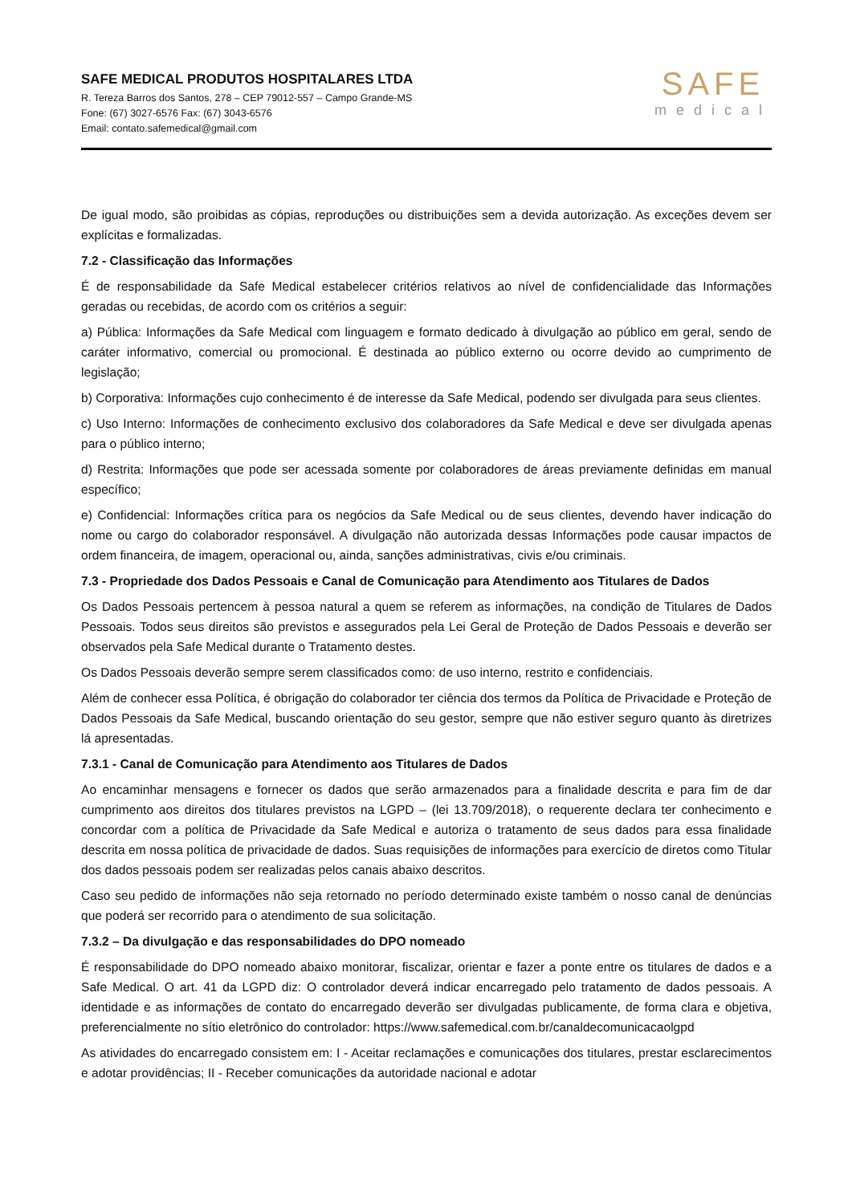SAFE MEDICAL PRODUTOS HOSPITALARES LTDA
R. Tereza Barros dos Santos, 278 – CEP 79012-557 – Campo Grande-MS
Fone: (67) 3027-6576 Fax: (67) 3043-6576
Email: contato.safemedical@gmail.com
SAFE
medical
De igual modo, são proibidas as cópias, reproduções ou distribuições sem a devida autorização. As exceções devem ser explícitas e formalizadas.
7.2 - Classificação das Informações
É de responsabilidade da Safe Medical estabelecer critérios relativos ao nível de confidencialidade das Informações geradas ou recebidas, de acordo com os critérios a seguir:
a) Pública: Informações da Safe Medical com linguagem e formato dedicado à divulgação ao público em geral, sendo de caráter informativo, comercial ou promocional. É destinada ao público externo ou ocorre devido ao cumprimento de legislação;
b) Corporativa: Informações cujo conhecimento é de interesse da Safe Medical, podendo ser divulgada para seus clientes.
c) Uso Interno: Informações de conhecimento exclusivo dos colaboradores da Safe Medical e deve ser divulgada apenas para o público interno;
d) Restrita: Informações que pode ser acessada somente por colaboradores de áreas previamente definidas em manual específico;
e) Confidencial: Informações crítica para os negócios da Safe Medical ou de seus clientes, devendo haver indicação do nome ou cargo do colaborador responsável. A divulgação não autorizada dessas Informações pode causar impactos de ordem financeira, de imagem, operacional ou, ainda, sanções administrativas, civis e/ou criminais.
7.3 - Propriedade dos Dados Pessoais e Canal de Comunicação para Atendimento aos Titulares de Dados
Os Dados Pessoais pertencem à pessoa natural a quem se referem as informações, na condição de Titulares de Dados Pessoais. Todos seus direitos são previstos e assegurados pela Lei Geral de Proteção de Dados Pessoais e deverão ser observados pela Safe Medical durante o Tratamento destes.
Os Dados Pessoais deverão sempre serem classificados como: de uso interno, restrito e confidenciais.
Além de conhecer essa Política, é obrigação do colaborador ter ciência dos termos da Política de Privacidade e Proteção de Dados Pessoais da Safe Medical, buscando orientação do seu gestor, sempre que não estiver seguro quanto às diretrizes lá apresentadas.
7.3.1 - Canal de Comunicação para Atendimento aos Titulares de Dados
Ao encaminhar mensagens e fornecer os dados que serão armazenados para a finalidade descrita e para fim de dar cumprimento aos direitos dos titulares previstos na LGPD – (lei 13.709/2018), o requerente declara ter conhecimento e concordar com a política de Privacidade da Safe Medical e autoriza o tratamento de seus dados para essa finalidade descrita em nossa política de privacidade de dados. Suas requisições de informações para exercício de diretos como Titular dos dados pessoais podem ser realizadas pelos canais abaixo descritos.
Caso seu pedido de informações não seja retornado no período determinado existe também o nosso canal de denúncias que poderá ser recorrido para o atendimento de sua solicitação.
7.3.2 – Da divulgação e das responsabilidades do DPO nomeado
É responsabilidade do DPO nomeado abaixo monitorar, fiscalizar, orientar e fazer a ponte entre os titulares de dados e a Safe Medical. O art. 41 da LGPD diz: O controlador deverá indicar encarregado pelo tratamento de dados pessoais. A identidade e as informações de contato do encarregado deverão ser divulgadas publicamente, de forma clara e objetiva, preferencialmente no sítio eletrônico do controlador: https://www.safemedical.com.br/canaldecomunicacaolgpd
As atividades do encarregado consistem em: I - Aceitar reclamações e comunicações dos titulares, prestar esclarecimentos e adotar providências; II - Receber comunicações da autoridade nacional e adotar